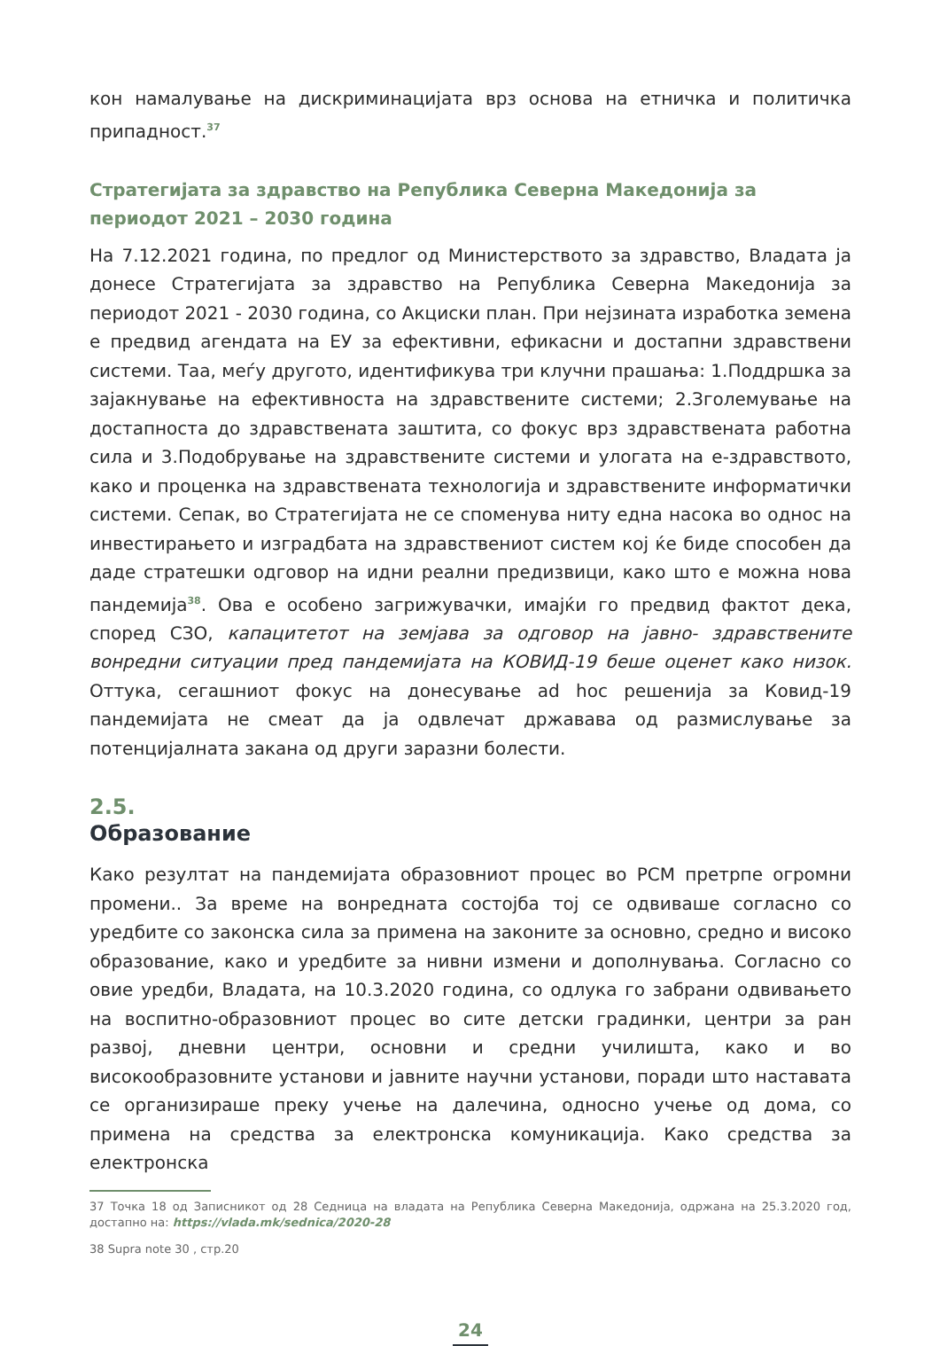кон намалување на дискриминацијата врз основа на етничка и политичка припадност.<sup>37</sup>
Стратегијата за здравство на Република Северна Македонија за периодот 2021 – 2030 година
На 7.12.2021 година, по предлог од Министерството за здравство, Владата ја донесе Стратегијата за здравство на Република Северна Македонија за периодот 2021 - 2030 година, со Акциски план. При нејзината изработка земена е предвид агендата на ЕУ за ефективни, ефикасни и достапни здравствени системи. Таа, меѓу другото, идентификува три клучни прашања: 1.Поддршка за зајакнување на ефективноста на здравствените системи; 2.Зголемување на достапноста до здравствената заштита, со фокус врз здравствената работна сила и 3.Подобрување на здравствените системи и улогата на е-здравството, како и проценка на здравствената технологија и здравствените информатички системи. Сепак, во Стратегијата не се споменува ниту една насока во однос на инвестирањето и изградбата на здравствениот систем кој ќе биде способен да даде стратешки одговор на идни реални предизвици, како што е можна нова пандемија<sup>38</sup>. Ова е особено загрижувачки, имајќи го предвид фактот дека, според СЗО, капацитетот на земјава за одговор на јавно- здравствените вонредни ситуации пред пандемијата на КОВИД-19 беше оценет како низок. Оттука, сегашниот фокус на донесување ad hoc решенија за Ковид-19 пандемијата не смеат да ја одвлечат државава од размислување за потенцијалната закана од други заразни болести.
2.5.
Образование
Како резултат на пандемијата образовниот процес во РСМ претрпе огромни промени.. За време на вонредната состојба тој се одвиваше согласно со уредбите со законска сила за примена на законите за основно, средно и високо образование, како и уредбите за нивни измени и дополнувања. Согласно со овие уредби, Владата, на 10.3.2020 година, со одлука го забрани одвивањето на воспитно-образовниот процес во сите детски градинки, центри за ран развој, дневни центри, основни и средни училишта, како и во високообразовните установи и јавните научни установи, поради што наставата се организираше преку учење на далечина, односно учење од дома, со примена на средства за електронска комуникација. Како средства за електронска
37 Точка 18 од Записникот од 28 Седница на владата на Република Северна Македонија, одржана на 25.3.2020 год, достапно на: https://vlada.mk/sednica/2020-28
38 Supra note 30 , стр.20
24